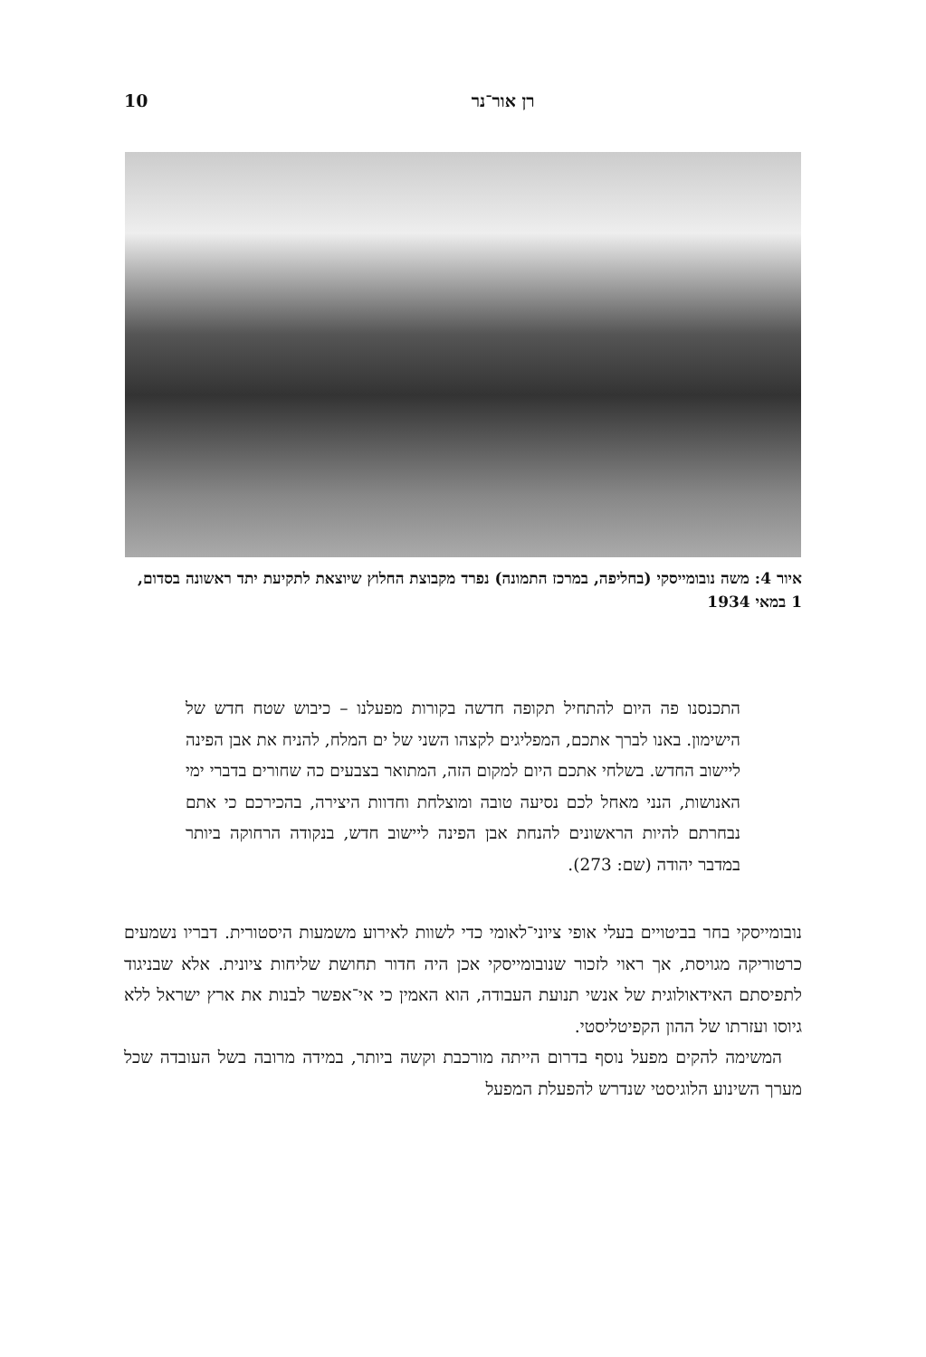רן אור־נר 10
איור 4: משה נובומייסקי (בחליפה, במרכז התמונה) נפרד מקבוצת החלוץ שיוצאת לתקיעת יתד ראשונה בסדום, 1 במאי 1934
התכנסנו פה היום להתחיל תקופה חדשה בקורות מפעלנו – כיבוש שטח חדש של הישימון. באנו לברך אתכם, המפליגים לקצהו השני של ים המלח, להניח את אבן הפינה ליישוב החדש. בשלחי אתכם היום למקום הזה, המתואר בצבעים כה שחורים בדברי ימי האנושות, הנני מאחל לכם נסיעה טובה ומוצלחת וחדוות היצירה, בהכירכם כי אתם נבחרתם להיות הראשונים להנחת אבן הפינה ליישוב חדש, בנקודה הרחוקה ביותר במדבר יהודה (שם: 273).
נובומייסקי בחר בביטויים בעלי אופי ציוני־לאומי כדי לשוות לאירוע משמעות היסטורית. דבריו נשמעים כרטוריקה מגויסת, אך ראוי לזכור שנובומייסקי אכן היה חדור תחושת שליחות ציונית. אלא שבניגוד לתפיסתם האידאולוגית של אנשי תנועת העבודה, הוא האמין כי אי־אפשר לבנות את ארץ ישראל ללא גיוסו ועזרתו של ההון הקפיטליסטי.
המשימה להקים מפעל נוסף בדרום הייתה מורכבת וקשה ביותר, במידה מרובה בשל העובדה שכל מערך השינוע הלוגיסטי שנדרש להפעלת המפעל